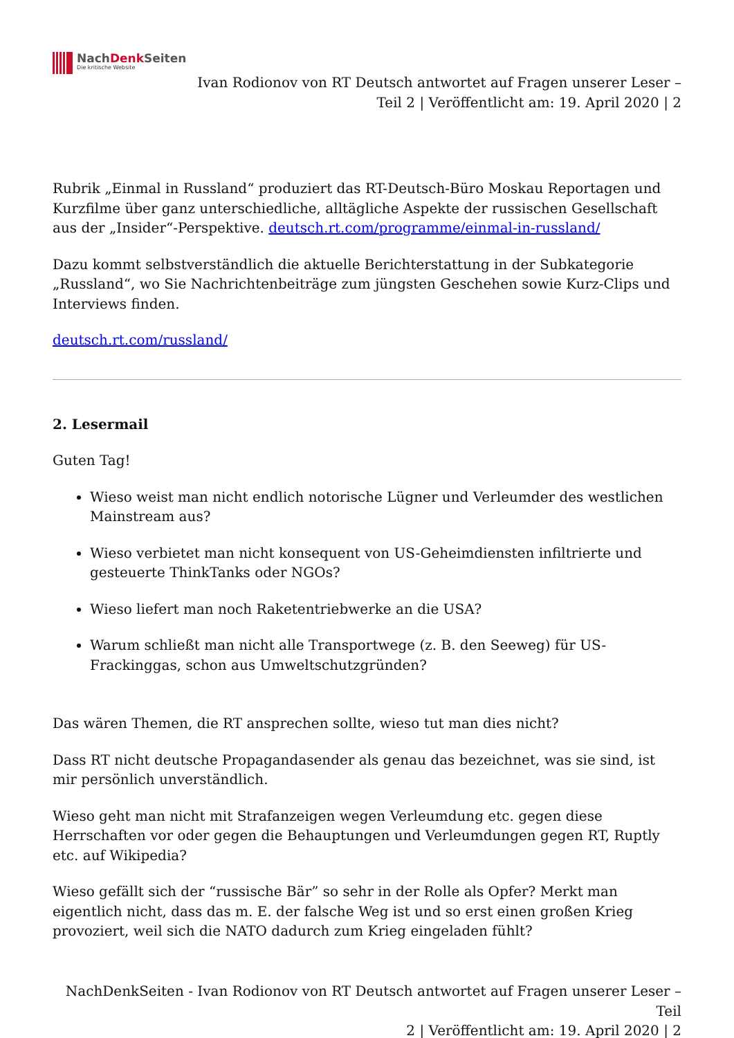NachDenk Seiten
Die kritische Website
Ivan Rodionov von RT Deutsch antwortet auf Fragen unserer Leser –
Teil 2 | Veröffentlicht am: 19. April 2020 | 2
Rubrik „Einmal in Russland“ produziert das RT-Deutsch-Büro Moskau Reportagen und Kurzfilme über ganz unterschiedliche, alltägliche Aspekte der russischen Gesellschaft aus der „Insider“-Perspektive. deutsch.rt.com/programme/einmal-in-russland/
Dazu kommt selbstverständlich die aktuelle Berichterstattung in der Subkategorie „Russland“, wo Sie Nachrichtenbeiträge zum jüngsten Geschehen sowie Kurz-Clips und Interviews finden.
deutsch.rt.com/russland/
2. Lesermail
Guten Tag!
Wieso weist man nicht endlich notorische Lügner und Verleumder des westlichen Mainstream aus?
Wieso verbietet man nicht konsequent von US-Geheimdiensten infiltrierte und gesteuerte ThinkTanks oder NGOs?
Wieso liefert man noch Raketentriebwerke an die USA?
Warum schließt man nicht alle Transportwege (z. B. den Seeweg) für US-Frackinggas, schon aus Umweltschutzgründen?
Das wären Themen, die RT ansprechen sollte, wieso tut man dies nicht?
Dass RT nicht deutsche Propagandasender als genau das bezeichnet, was sie sind, ist mir persönlich unverständlich.
Wieso geht man nicht mit Strafanzeigen wegen Verleumdung etc. gegen diese Herrschaften vor oder gegen die Behauptungen und Verleumdungen gegen RT, Ruptly etc. auf Wikipedia?
Wieso gefällt sich der “russische Bär” so sehr in der Rolle als Opfer? Merkt man eigentlich nicht, dass das m. E. der falsche Weg ist und so erst einen großen Krieg provoziert, weil sich die NATO dadurch zum Krieg eingeladen fühlt?
NachDenkSeiten - Ivan Rodionov von RT Deutsch antwortet auf Fragen unserer Leser – Teil
2 | Veröffentlicht am: 19. April 2020 | 2